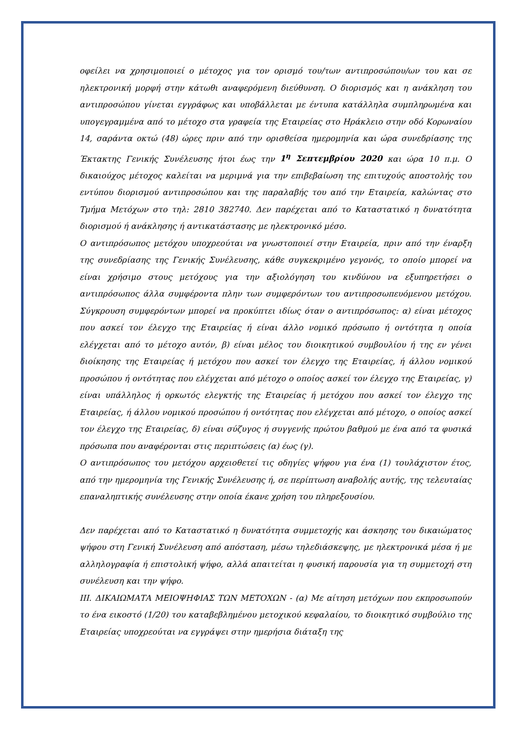οφείλει να χρησιμοποιεί ο μέτοχος για τον ορισμό του/των αντιπροσώπου/ων του και σε ηλεκτρονική μορφή στην κάτωθι αναφερόμενη διεύθυνση. Ο διορισμός και η ανάκληση του αντιπροσώπου γίνεται εγγράφως και υποβάλλεται με έντυπα κατάλληλα συμπληρωμένα και υπογεγραμμένα από το μέτοχο στα γραφεία της Εταιρείας στο Ηράκλειο στην οδό Κορωναίου 14, σαράντα οκτώ (48) ώρες πριν από την ορισθείσα ημερομηνία και ώρα συνεδρίασης της Έκτακτης Γενικής Συνέλευσης ήτοι έως την 1<sup>η</sup> Σεπτεμβρίου 2020 και ώρα 10 π.μ. Ο δικαιούχος μέτοχος καλείται να μεριμνά για την επιβεβαίωση της επιτυχούς αποστολής του εντύπου διορισμού αντιπροσώπου και της παραλαβής του από την Εταιρεία, καλώντας στο Τμήμα Μετόχων στο τηλ: 2810 382740. Δεν παρέχεται από το Καταστατικό η δυνατότητα διορισμού ή ανάκλησης ή αντικατάστασης με ηλεκτρονικό μέσο.
Ο αντιπρόσωπος μετόχου υποχρεούται να γνωστοποιεί στην Εταιρεία, πριν από την έναρξη της συνεδρίασης της Γενικής Συνέλευσης, κάθε συγκεκριμένο γεγονός, το οποίο μπορεί να είναι χρήσιμο στους μετόχους για την αξιολόγηση του κινδύνου να εξυπηρετήσει ο αντιπρόσωπος άλλα συμφέροντα πλην των συμφερόντων του αντιπροσωπευόμενου μετόχου. Σύγκρουση συμφερόντων μπορεί να προκύπτει ιδίως όταν ο αντιπρόσωπος: α) είναι μέτοχος που ασκεί τον έλεγχο της Εταιρείας ή είναι άλλο νομικό πρόσωπο ή οντότητα η οποία ελέγχεται από το μέτοχο αυτόν, β) είναι μέλος του διοικητικού συμβουλίου ή της εν γένει διοίκησης της Εταιρείας ή μετόχου που ασκεί τον έλεγχο της Εταιρείας, ή άλλου νομικού προσώπου ή οντότητας που ελέγχεται από μέτοχο ο οποίος ασκεί τον έλεγχο της Εταιρείας, γ) είναι υπάλληλος ή ορκωτός ελεγκτής της Εταιρείας ή μετόχου που ασκεί τον έλεγχο της Εταιρείας, ή άλλου νομικού προσώπου ή οντότητας που ελέγχεται από μέτοχο, ο οποίος ασκεί τον έλεγχο της Εταιρείας, δ) είναι σύζυγος ή συγγενής πρώτου βαθμού με ένα από τα φυσικά πρόσωπα που αναφέρονται στις περιπτώσεις (α) έως (γ).
Ο αντιπρόσωπος του μετόχου αρχειοθετεί τις οδηγίες ψήφου για ένα (1) τουλάχιστον έτος, από την ημερομηνία της Γενικής Συνέλευσης ή, σε περίπτωση αναβολής αυτής, της τελευταίας επαναληπτικής συνέλευσης στην οποία έκανε χρήση του πληρεξουσίου.
Δεν παρέχεται από το Καταστατικό η δυνατότητα συμμετοχής και άσκησης του δικαιώματος ψήφου στη Γενική Συνέλευση από απόσταση, μέσω τηλεδιάσκεψης, με ηλεκτρονικά μέσα ή με αλληλογραφία ή επιστολική ψήφο, αλλά απαιτείται η φυσική παρουσία για τη συμμετοχή στη συνέλευση και την ψήφο.
ΙΙΙ. ΔΙΚΑΙΩΜΑΤΑ ΜΕΙΟΨΗΦΙΑΣ ΤΩΝ ΜΕΤΟΧΩΝ - (α) Με αίτηση μετόχων που εκπροσωπούν το ένα εικοστό (1/20) του καταβεβλημένου μετοχικού κεφαλαίου, το διοικητικό συμβούλιο της Εταιρείας υποχρεούται να εγγράψει στην ημερήσια διάταξη της